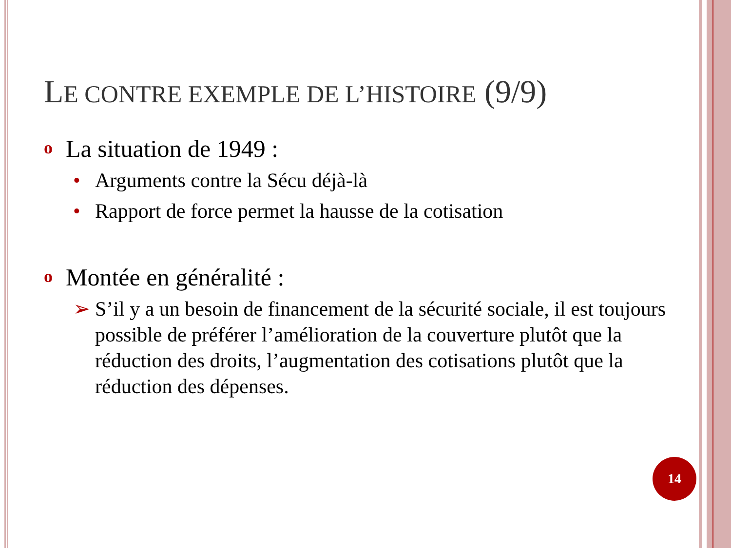LE CONTRE EXEMPLE DE L’HISTOIRE (9/9)
o La situation de 1949 :
• Arguments contre la Sécu déjà-là
• Rapport de force permet la hausse de la cotisation
o Montée en généralité :
➢ S’il y a un besoin de financement de la sécurité sociale, il est toujours possible de préférer l’amélioration de la couverture plutôt que la réduction des droits, l’augmentation des cotisations plutôt que la réduction des dépenses.
14